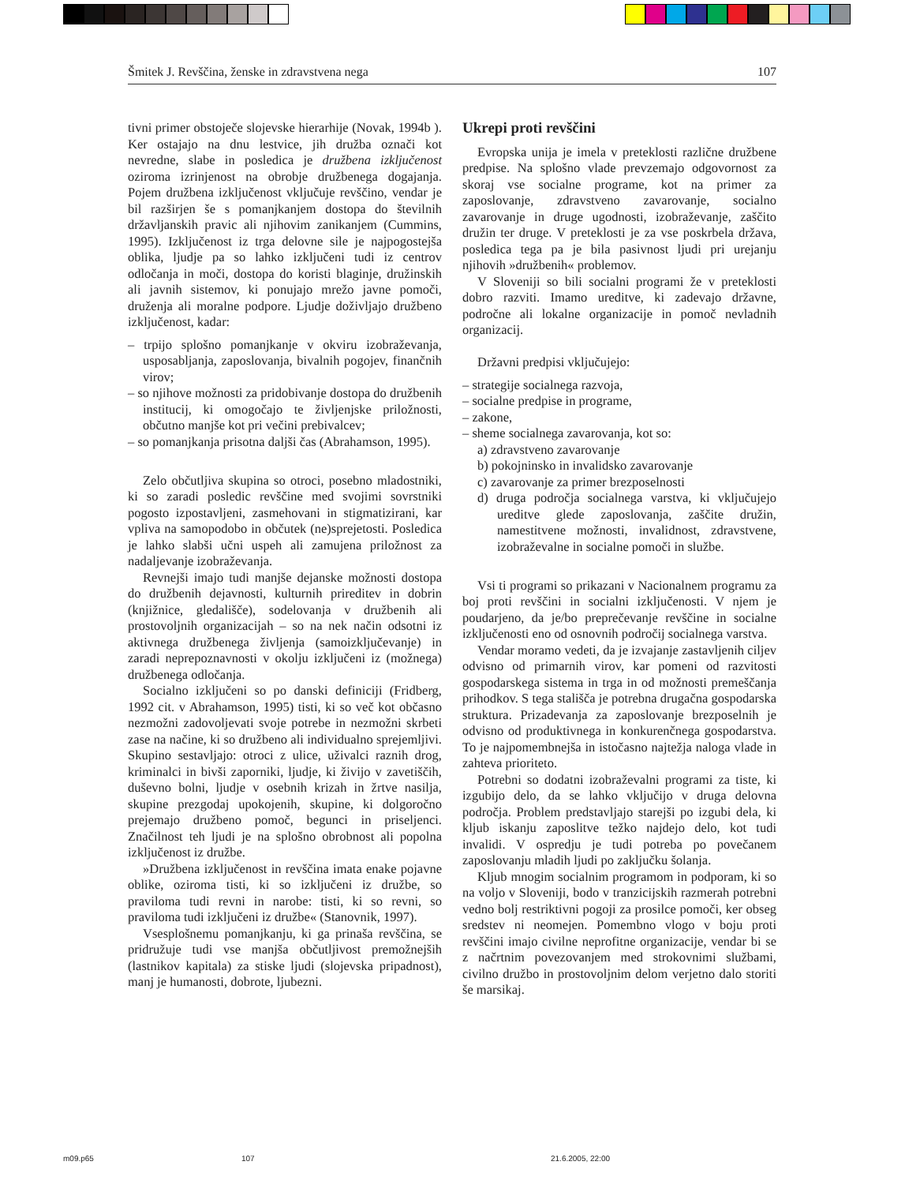Šmitek J. Revščina, ženske in zdravstvena nega 107
tivni primer obstoječe slojevske hierarhije (Novak, 1994b ). Ker ostajajo na dnu lestvice, jih družba označi kot nevredne, slabe in posledica je družbena izključenost oziroma izrinjenost na obrobje družbenega dogajanja. Pojem družbena izključenost vključuje revščino, vendar je bil razširjen še s pomanjkanjem dostopa do številnih državljanskih pravic ali njihovim zanikanjem (Cummins, 1995). Izključenost iz trga delovne sile je najpogostejša oblika, ljudje pa so lahko izključeni tudi iz centrov odločanja in moči, dostopa do koristi blaginje, družinskih ali javnih sistemov, ki ponujajo mrežo javne pomoči, druženja ali moralne podpore. Ljudje doživljajo družbeno izključenost, kadar:
– trpijo splošno pomanjkanje v okviru izobraževanja, usposabljanja, zaposlovanja, bivalnih pogojev, finančnih virov;
– so njihove možnosti za pridobivanje dostopa do družbenih institucij, ki omogočajo te življenjske priložnosti, občutno manjše kot pri večini prebivalcev;
– so pomanjkanja prisotna daljši čas (Abrahamson, 1995).
Zelo občutljiva skupina so otroci, posebno mladostniki, ki so zaradi posledic revščine med svojimi sovrstniki pogosto izpostavljeni, zasmehovani in stigmatizirani, kar vpliva na samopodobo in občutek (ne)sprejetosti. Posledica je lahko slabši učni uspeh ali zamujena priložnost za nadaljevanje izobraževanja.
Revnejši imajo tudi manjše dejanske možnosti dostopa do družbenih dejavnosti, kulturnih prireditev in dobrin (knjižnice, gledališče), sodelovanja v družbenih ali prostovoljnih organizacijah – so na nek način odsotni iz aktivnega družbenega življenja (samoizključevanje) in zaradi neprepoznavnosti v okolju izključeni iz (možnega) družbenega odločanja.
Socialno izključeni so po danski definiciji (Fridberg, 1992 cit. v Abrahamson, 1995) tisti, ki so več kot občasno nezmožni zadovoljevati svoje potrebe in nezmožni skrbeti zase na načine, ki so družbeno ali individualno sprejemljivi. Skupino sestavljajo: otroci z ulice, uživalci raznih drog, kriminalci in bivši zaporniki, ljudje, ki živijo v zavetiščih, duševno bolni, ljudje v osebnih krizah in žrtve nasilja, skupine prezgodaj upokojenih, skupine, ki dolgoročno prejemajo družbeno pomoč, begunci in priseljenci. Značilnost teh ljudi je na splošno obrobnost ali popolna izključenost iz družbe.
»Družbena izključenost in revščina imata enake pojavne oblike, oziroma tisti, ki so izključeni iz družbe, so praviloma tudi revni in narobe: tisti, ki so revni, so praviloma tudi izključeni iz družbe« (Stanovnik, 1997).
Vsesplošnemu pomanjkanju, ki ga prinaša revščina, se pridružuje tudi vse manjša občutljivost premožnejših (lastnikov kapitala) za stiske ljudi (slojevska pripadnost), manj je humanosti, dobrote, ljubezni.
Ukrepi proti revščini
Evropska unija je imela v preteklosti različne družbene predpise. Na splošno vlade prevzemajo odgovornost za skoraj vse socialne programe, kot na primer za zaposlovanje, zdravstveno zavarovanje, socialno zavarovanje in druge ugodnosti, izobraževanje, zaščito družin ter druge. V preteklosti je za vse poskrbela država, posledica tega pa je bila pasivnost ljudi pri urejanju njihovih »družbenih« problemov.
V Sloveniji so bili socialni programi že v preteklosti dobro razviti. Imamo ureditve, ki zadevajo državne, področne ali lokalne organizacije in pomoč nevladnih organizacij.
Državni predpisi vključujejo:
– strategije socialnega razvoja,
– socialne predpise in programe,
– zakone,
– sheme socialnega zavarovanja, kot so:
a) zdravstveno zavarovanje
b) pokojninsko in invalidsko zavarovanje
c) zavarovanje za primer brezposelnosti
d) druga področja socialnega varstva, ki vključujejo ureditve glede zaposlovanja, zaščite družin, namestitvene možnosti, invalidnost, zdravstvene, izobraževalne in socialne pomoči in službe.
Vsi ti programi so prikazani v Nacionalnem programu za boj proti revščini in socialni izključenosti. V njem je poudarjeno, da je/bo preprečevanje revščine in socialne izključenosti eno od osnovnih področij socialnega varstva.
Vendar moramo vedeti, da je izvajanje zastavljenih ciljev odvisno od primarnih virov, kar pomeni od razvitosti gospodarskega sistema in trga in od možnosti premeščanja prihodkov. S tega stališča je potrebna drugačna gospodarska struktura. Prizadevanja za zaposlovanje brezposelnih je odvisno od produktivnega in konkurenčnega gospodarstva. To je najpomembnejša in istočasno najtežja naloga vlade in zahteva prioriteto.
Potrebni so dodatni izobraževalni programi za tiste, ki izgubijo delo, da se lahko vključijo v druga delovna področja. Problem predstavljajo starejši po izgubi dela, ki kljub iskanju zaposlitve težko najdejo delo, kot tudi invalidi. V ospredju je tudi potreba po povečanem zaposlovanju mladih ljudi po zaključku šolanja.
Kljub mnogim socialnim programom in podporam, ki so na voljo v Sloveniji, bodo v tranzicijskih razmerah potrebni vedno bolj restriktivni pogoji za prosilce pomoči, ker obseg sredstev ni neomejen. Pomembno vlogo v boju proti revščini imajo civilne neprofitne organizacije, vendar bi se z načrtnim povezovanjem med strokovnimi službami, civilno družbo in prostovoljnim delom verjetno dalo storiti še marsikaj.
m09.p65 107 21.6.2005, 22:00